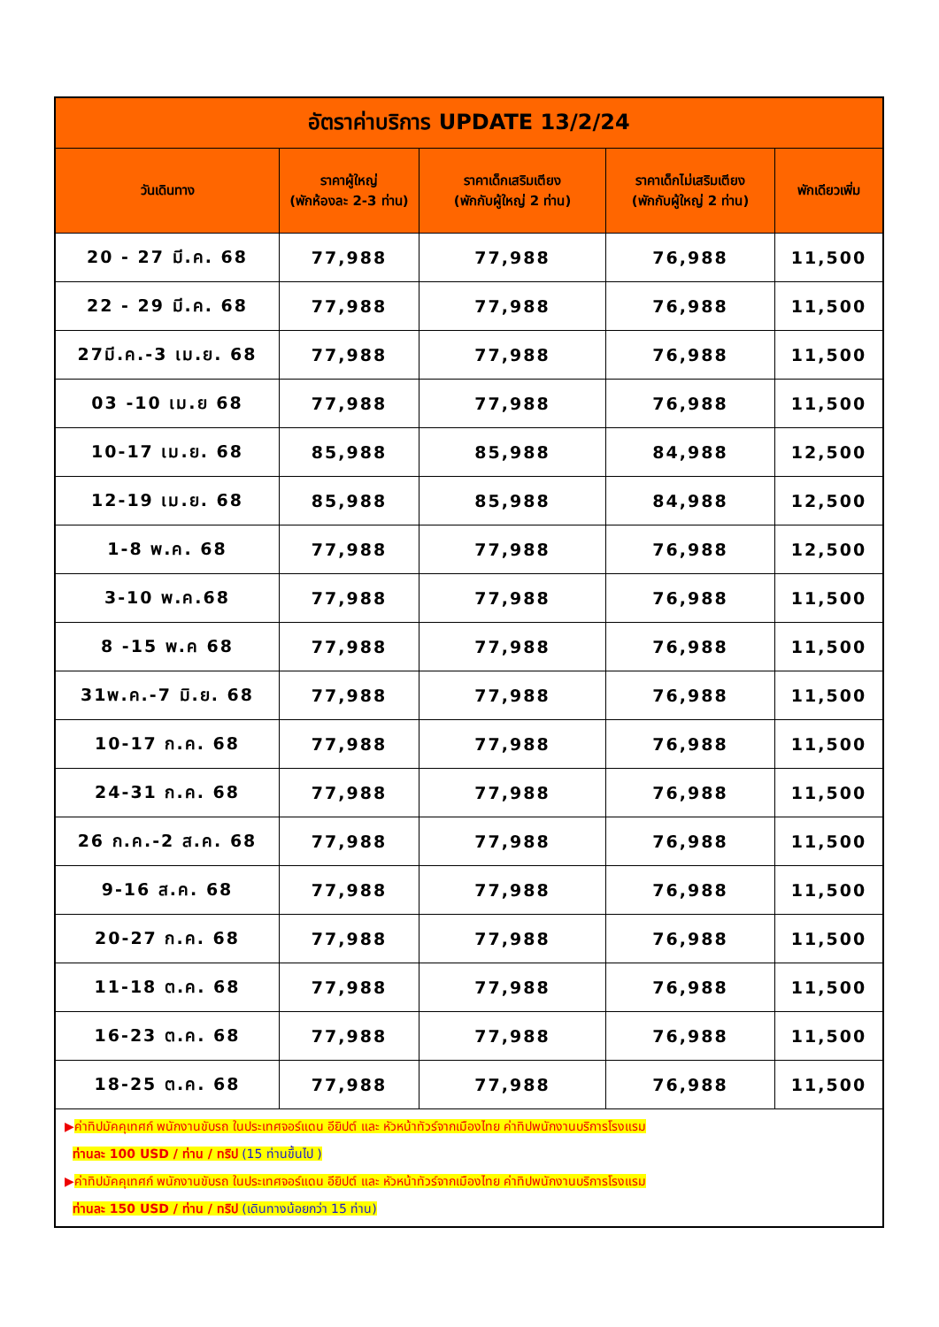| อัตราค่าบริการ UPDATE 13/2/24 | | | | |
| --- | --- | --- | --- | --- |
| วันเดินทาง | ราคาผู้ใหญ่ (พักห้องละ 2-3 ท่าน) | ราคาเด็กเสริมเตียง (พักกับผู้ใหญ่ 2 ท่าน) | ราคาเด็กไม่เสริมเตียง (พักกับผู้ใหญ่ 2 ท่าน) | พักเดียวเพิ่ม |
| 20 - 27 มี.ค. 68 | 77,988 | 77,988 | 76,988 | 11,500 |
| 22 - 29 มี.ค. 68 | 77,988 | 77,988 | 76,988 | 11,500 |
| 27มี.ค.-3 เม.ย. 68 | 77,988 | 77,988 | 76,988 | 11,500 |
| 03 -10 เม.ย 68 | 77,988 | 77,988 | 76,988 | 11,500 |
| 10-17 เม.ย. 68 | 85,988 | 85,988 | 84,988 | 12,500 |
| 12-19 เม.ย. 68 | 85,988 | 85,988 | 84,988 | 12,500 |
| 1-8 พ.ค. 68 | 77,988 | 77,988 | 76,988 | 12,500 |
| 3-10 พ.ค.68 | 77,988 | 77,988 | 76,988 | 11,500 |
| 8 -15 พ.ค 68 | 77,988 | 77,988 | 76,988 | 11,500 |
| 31พ.ค.-7 มิ.ย. 68 | 77,988 | 77,988 | 76,988 | 11,500 |
| 10-17 ก.ค. 68 | 77,988 | 77,988 | 76,988 | 11,500 |
| 24-31 ก.ค. 68 | 77,988 | 77,988 | 76,988 | 11,500 |
| 26 ก.ค.-2 ส.ค. 68 | 77,988 | 77,988 | 76,988 | 11,500 |
| 9-16 ส.ค. 68 | 77,988 | 77,988 | 76,988 | 11,500 |
| 20-27 ก.ค. 68 | 77,988 | 77,988 | 76,988 | 11,500 |
| 11-18 ต.ค. 68 | 77,988 | 77,988 | 76,988 | 11,500 |
| 16-23 ต.ค. 68 | 77,988 | 77,988 | 76,988 | 11,500 |
| 18-25 ต.ค. 68 | 77,988 | 77,988 | 76,988 | 11,500 |
| ▶ ค่าทิปมัคคุเทศก์ พนักงานขับรถ ในประเทศจอร์แดน อียิปต์ และ หัวหน้าทัวร์จากเมืองไทย ค่าทิปพนักงานบริการโรงแรม ท่านละ 100 USD / ท่าน / ทริป (15 ท่านขึ้นไป ) ▶ ค่าทิปมัคคุเทศก์ พนักงานขับรถ ในประเทศจอร์แดน อียิปต์ และ หัวหน้าทัวร์จากเมืองไทย ค่าทิปพนักงานบริการโรงแรม ท่านละ 150 USD / ท่าน / ทริป (เดินทางน้อยกว่า 15 ท่าน) | | | | |